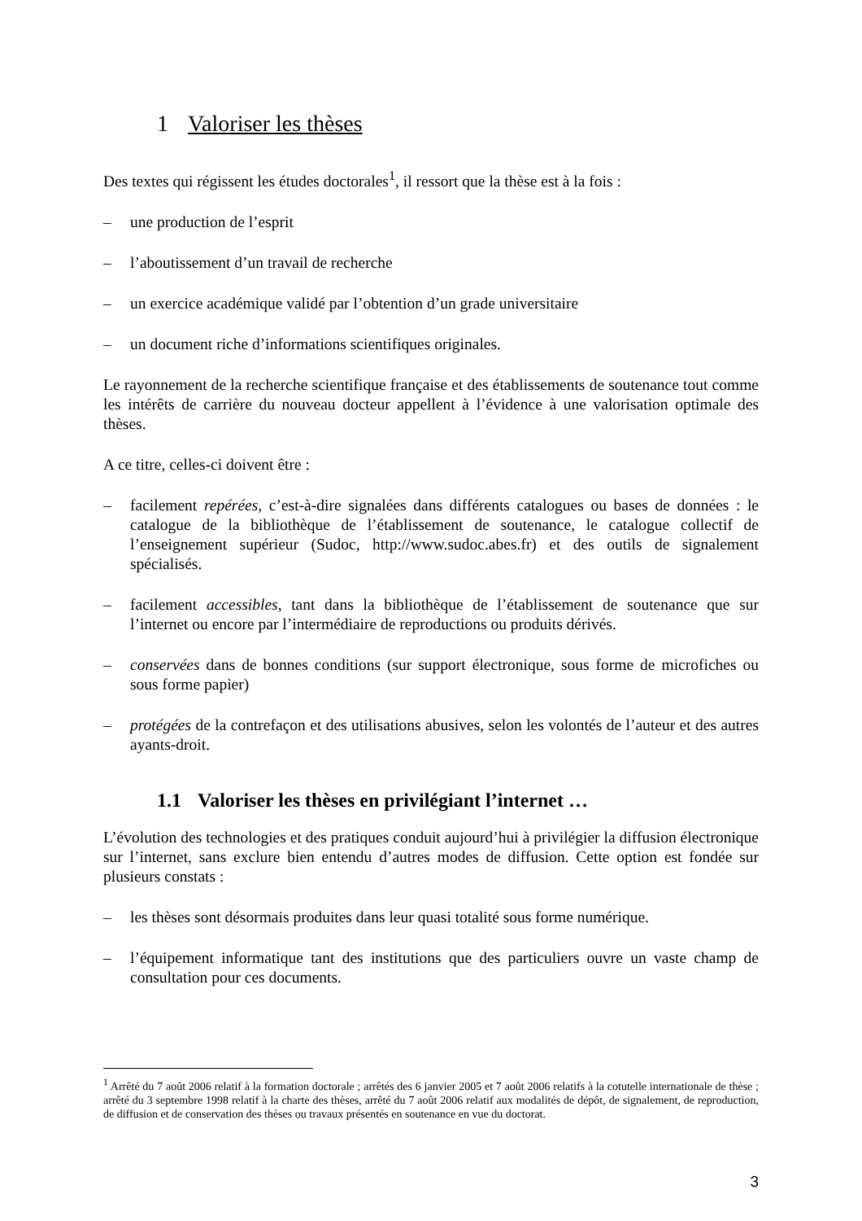1 Valoriser les thèses
Des textes qui régissent les études doctorales<sup>1</sup>, il ressort que la thèse est à la fois :
– une production de l’esprit
– l’aboutissement d’un travail de recherche
– un exercice académique validé par l’obtention d’un grade universitaire
– un document riche d’informations scientifiques originales.
Le rayonnement de la recherche scientifique française et des établissements de soutenance tout comme les intérêts de carrière du nouveau docteur appellent à l’évidence à une valorisation optimale des thèses.
A ce titre, celles-ci doivent être :
– facilement repérées, c’est-à-dire signalées dans différents catalogues ou bases de données : le catalogue de la bibliothèque de l’établissement de soutenance, le catalogue collectif de l’enseignement supérieur (Sudoc, http://www.sudoc.abes.fr) et des outils de signalement spécialisés.
– facilement accessibles, tant dans la bibliothèque de l’établissement de soutenance que sur l’internet ou encore par l’intermédiaire de reproductions ou produits dérivés.
– conservées dans de bonnes conditions (sur support électronique, sous forme de microfiches ou sous forme papier)
– protégées de la contrefaçon et des utilisations abusives, selon les volontés de l’auteur et des autres ayants-droit.
1.1 Valoriser les thèses en privilégiant l’internet …
L’évolution des technologies et des pratiques conduit aujourd’hui à privilégier la diffusion électronique sur l’internet, sans exclure bien entendu d’autres modes de diffusion. Cette option est fondée sur plusieurs constats :
– les thèses sont désormais produites dans leur quasi totalité sous forme numérique.
– l’équipement informatique tant des institutions que des particuliers ouvre un vaste champ de consultation pour ces documents.
<sup>1</sup> Arrêté du 7 août 2006 relatif à la formation doctorale ; arrêtés des 6 janvier 2005 et 7 août 2006 relatifs à la cotutelle internationale de thèse ; arrêté du 3 septembre 1998 relatif à la charte des thèses, arrêté du 7 août 2006 relatif aux modalités de dépôt, de signalement, de reproduction, de diffusion et de conservation des thèses ou travaux présentés en soutenance en vue du doctorat.
3